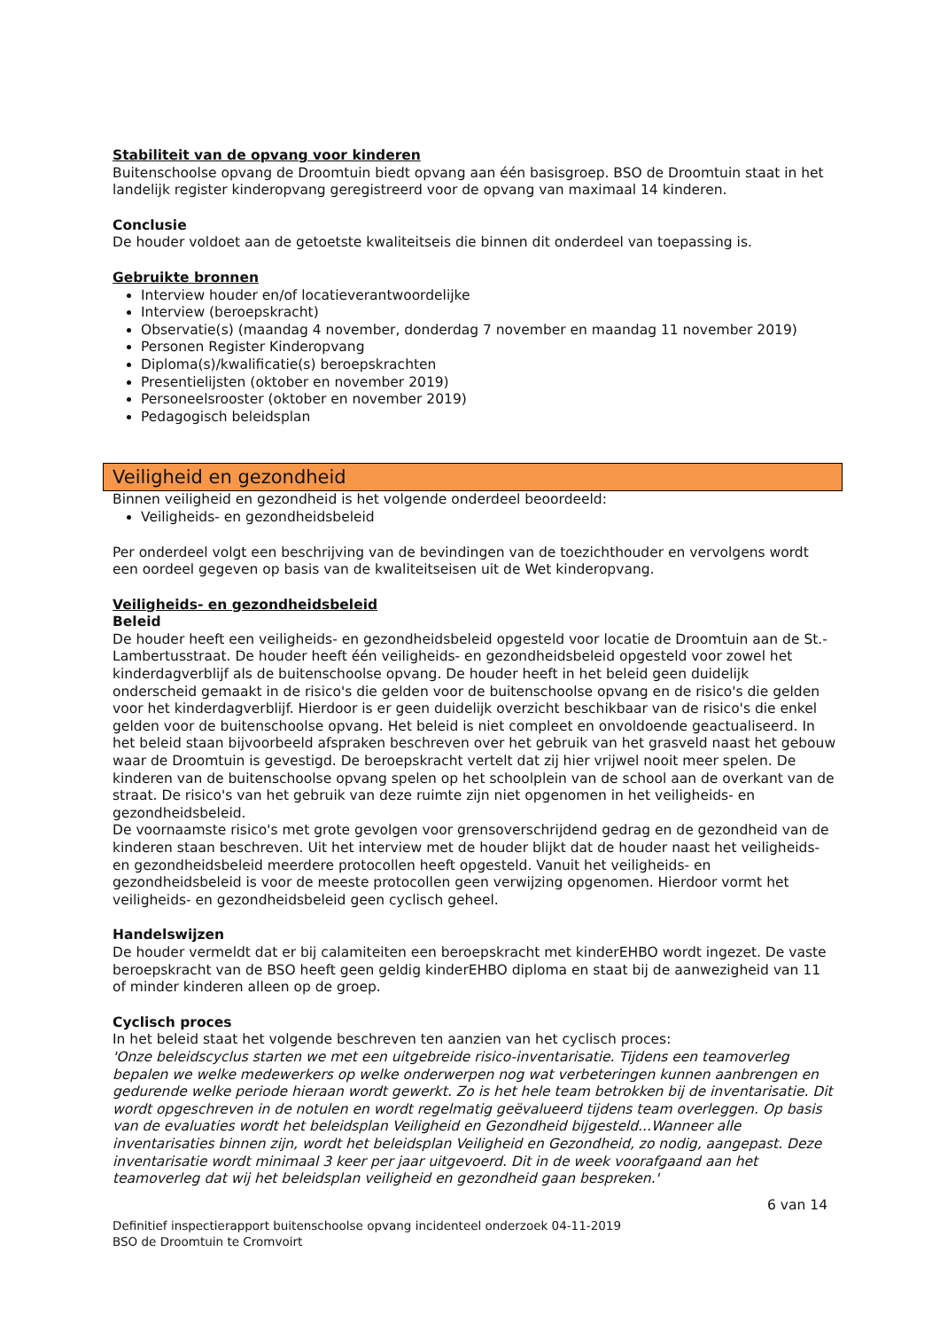Stabiliteit van de opvang voor kinderen
Buitenschoolse opvang de Droomtuin biedt opvang aan één basisgroep. BSO de Droomtuin staat in het landelijk register kinderopvang geregistreerd voor de opvang van maximaal 14 kinderen.
Conclusie
De houder voldoet aan de getoetste kwaliteitseis die binnen dit onderdeel van toepassing is.
Gebruikte bronnen
Interview houder en/of locatieverantwoordelijke
Interview (beroepskracht)
Observatie(s) (maandag 4 november, donderdag 7 november en maandag 11 november 2019)
Personen Register Kinderopvang
Diploma(s)/kwalificatie(s) beroepskrachten
Presentielijsten (oktober en november 2019)
Personeelsrooster (oktober en november 2019)
Pedagogisch beleidsplan
Veiligheid en gezondheid
Binnen veiligheid en gezondheid is het volgende onderdeel beoordeeld:
Veiligheids- en gezondheidsbeleid
Per onderdeel volgt een beschrijving van de bevindingen van de toezichthouder en vervolgens wordt een oordeel gegeven op basis van de kwaliteitseisen uit de Wet kinderopvang.
Veiligheids- en gezondheidsbeleid
Beleid
De houder heeft een veiligheids- en gezondheidsbeleid opgesteld voor locatie de Droomtuin aan de St.-Lambertusstraat. De houder heeft één veiligheids- en gezondheidsbeleid opgesteld voor zowel het kinderdagverblijf als de buitenschoolse opvang. De houder heeft in het beleid geen duidelijk onderscheid gemaakt in de risico's die gelden voor de buitenschoolse opvang en de risico's die gelden voor het kinderdagverblijf. Hierdoor is er geen duidelijk overzicht beschikbaar van de risico's die enkel gelden voor de buitenschoolse opvang. Het beleid is niet compleet en onvoldoende geactualiseerd. In het beleid staan bijvoorbeeld afspraken beschreven over het gebruik van het grasveld naast het gebouw waar de Droomtuin is gevestigd. De beroepskracht vertelt dat zij hier vrijwel nooit meer spelen. De kinderen van de buitenschoolse opvang spelen op het schoolplein van de school aan de overkant van de straat. De risico's van het gebruik van deze ruimte zijn niet opgenomen in het veiligheids- en gezondheidsbeleid.
De voornaamste risico's met grote gevolgen voor grensoverschrijdend gedrag en de gezondheid van de kinderen staan beschreven. Uit het interview met de houder blijkt dat de houder naast het veiligheids- en gezondheidsbeleid meerdere protocollen heeft opgesteld. Vanuit het veiligheids- en gezondheidsbeleid is voor de meeste protocollen geen verwijzing opgenomen. Hierdoor vormt het veiligheids- en gezondheidsbeleid geen cyclisch geheel.
Handelswijzen
De houder vermeldt dat er bij calamiteiten een beroepskracht met kinderEHBO wordt ingezet. De vaste beroepskracht van de BSO heeft geen geldig kinderEHBO diploma en staat bij de aanwezigheid van 11 of minder kinderen alleen op de groep.
Cyclisch proces
In het beleid staat het volgende beschreven ten aanzien van het cyclisch proces:
'Onze beleidscyclus starten we met een uitgebreide risico-inventarisatie. Tijdens een teamoverleg bepalen we welke medewerkers op welke onderwerpen nog wat verbeteringen kunnen aanbrengen en gedurende welke periode hieraan wordt gewerkt. Zo is het hele team betrokken bij de inventarisatie. Dit wordt opgeschreven in de notulen en wordt regelmatig geëvalueerd tijdens team overleggen. Op basis van de evaluaties wordt het beleidsplan Veiligheid en Gezondheid bijgesteld...Wanneer alle inventarisaties binnen zijn, wordt het beleidsplan Veiligheid en Gezondheid, zo nodig, aangepast. Deze inventarisatie wordt minimaal 3 keer per jaar uitgevoerd. Dit in de week voorafgaand aan het teamoverleg dat wij het beleidsplan veiligheid en gezondheid gaan bespreken.'
6 van 14
Definitief inspectierapport buitenschoolse opvang incidenteel onderzoek 04-11-2019
BSO de Droomtuin te Cromvoirt